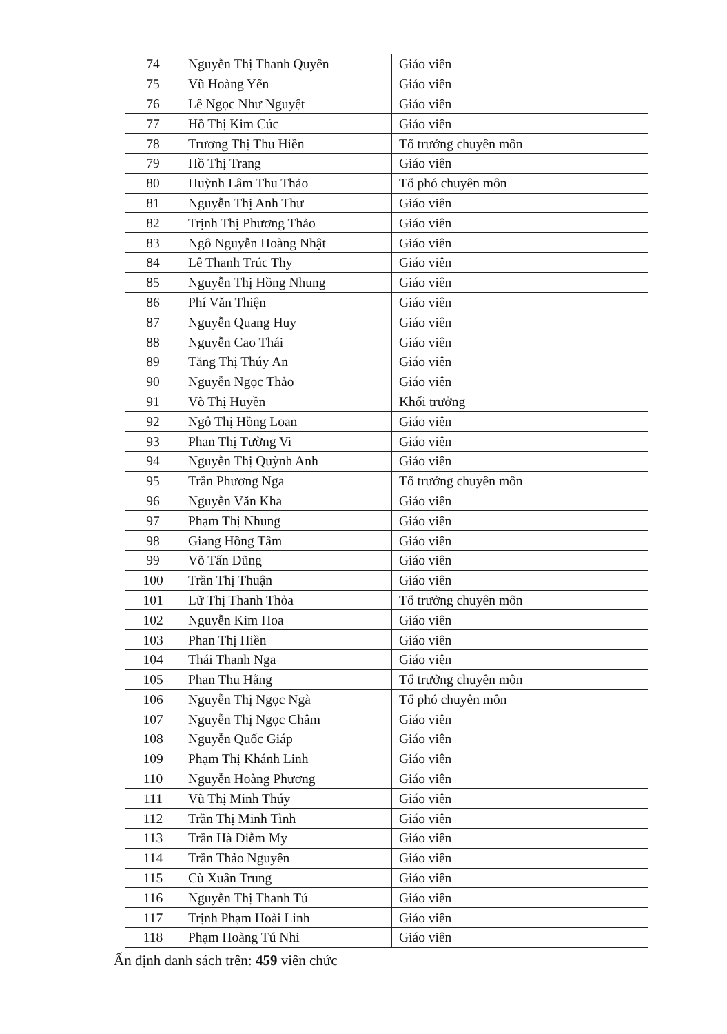| 74 | Nguyễn Thị Thanh Quyên | Giáo viên |
| 75 | Vũ Hoàng Yến | Giáo viên |
| 76 | Lê Ngọc Như Nguyệt | Giáo viên |
| 77 | Hồ Thị Kim Cúc | Giáo viên |
| 78 | Trương Thị Thu Hiền | Tổ trưởng chuyên môn |
| 79 | Hồ Thị Trang | Giáo viên |
| 80 | Huỳnh Lâm Thu Thảo | Tổ phó chuyên môn |
| 81 | Nguyễn Thị Anh Thư | Giáo viên |
| 82 | Trịnh Thị Phương Thảo | Giáo viên |
| 83 | Ngô Nguyễn Hoàng Nhật | Giáo viên |
| 84 | Lê Thanh Trúc Thy | Giáo viên |
| 85 | Nguyễn Thị Hồng Nhung | Giáo viên |
| 86 | Phí Văn Thiện | Giáo viên |
| 87 | Nguyễn Quang Huy | Giáo viên |
| 88 | Nguyễn Cao Thái | Giáo viên |
| 89 | Tăng Thị Thúy An | Giáo viên |
| 90 | Nguyễn Ngọc Thảo | Giáo viên |
| 91 | Võ Thị Huyền | Khối trưởng |
| 92 | Ngô Thị Hồng Loan | Giáo viên |
| 93 | Phan Thị Tường Vi | Giáo viên |
| 94 | Nguyễn Thị Quỳnh Anh | Giáo viên |
| 95 | Trần Phương Nga | Tổ trưởng chuyên môn |
| 96 | Nguyễn Văn Kha | Giáo viên |
| 97 | Phạm Thị Nhung | Giáo viên |
| 98 | Giang Hồng Tâm | Giáo viên |
| 99 | Võ Tấn Dũng | Giáo viên |
| 100 | Trần Thị Thuận | Giáo viên |
| 101 | Lữ Thị Thanh Thỏa | Tổ trưởng chuyên môn |
| 102 | Nguyễn Kim Hoa | Giáo viên |
| 103 | Phan Thị Hiền | Giáo viên |
| 104 | Thái Thanh Nga | Giáo viên |
| 105 | Phan Thu Hằng | Tổ trưởng chuyên môn |
| 106 | Nguyễn Thị Ngọc Ngà | Tổ phó chuyên môn |
| 107 | Nguyễn Thị Ngọc Châm | Giáo viên |
| 108 | Nguyễn Quốc Giáp | Giáo viên |
| 109 | Phạm Thị Khánh Linh | Giáo viên |
| 110 | Nguyễn Hoàng Phương | Giáo viên |
| 111 | Vũ Thị Minh Thúy | Giáo viên |
| 112 | Trần Thị Minh Tình | Giáo viên |
| 113 | Trần Hà Diễm My | Giáo viên |
| 114 | Trần Thảo Nguyên | Giáo viên |
| 115 | Cù Xuân Trung | Giáo viên |
| 116 | Nguyễn Thị Thanh Tú | Giáo viên |
| 117 | Trịnh Phạm Hoài Linh | Giáo viên |
| 118 | Phạm Hoàng Tú Nhi | Giáo viên |
Ấn định danh sách trên: 459 viên chức